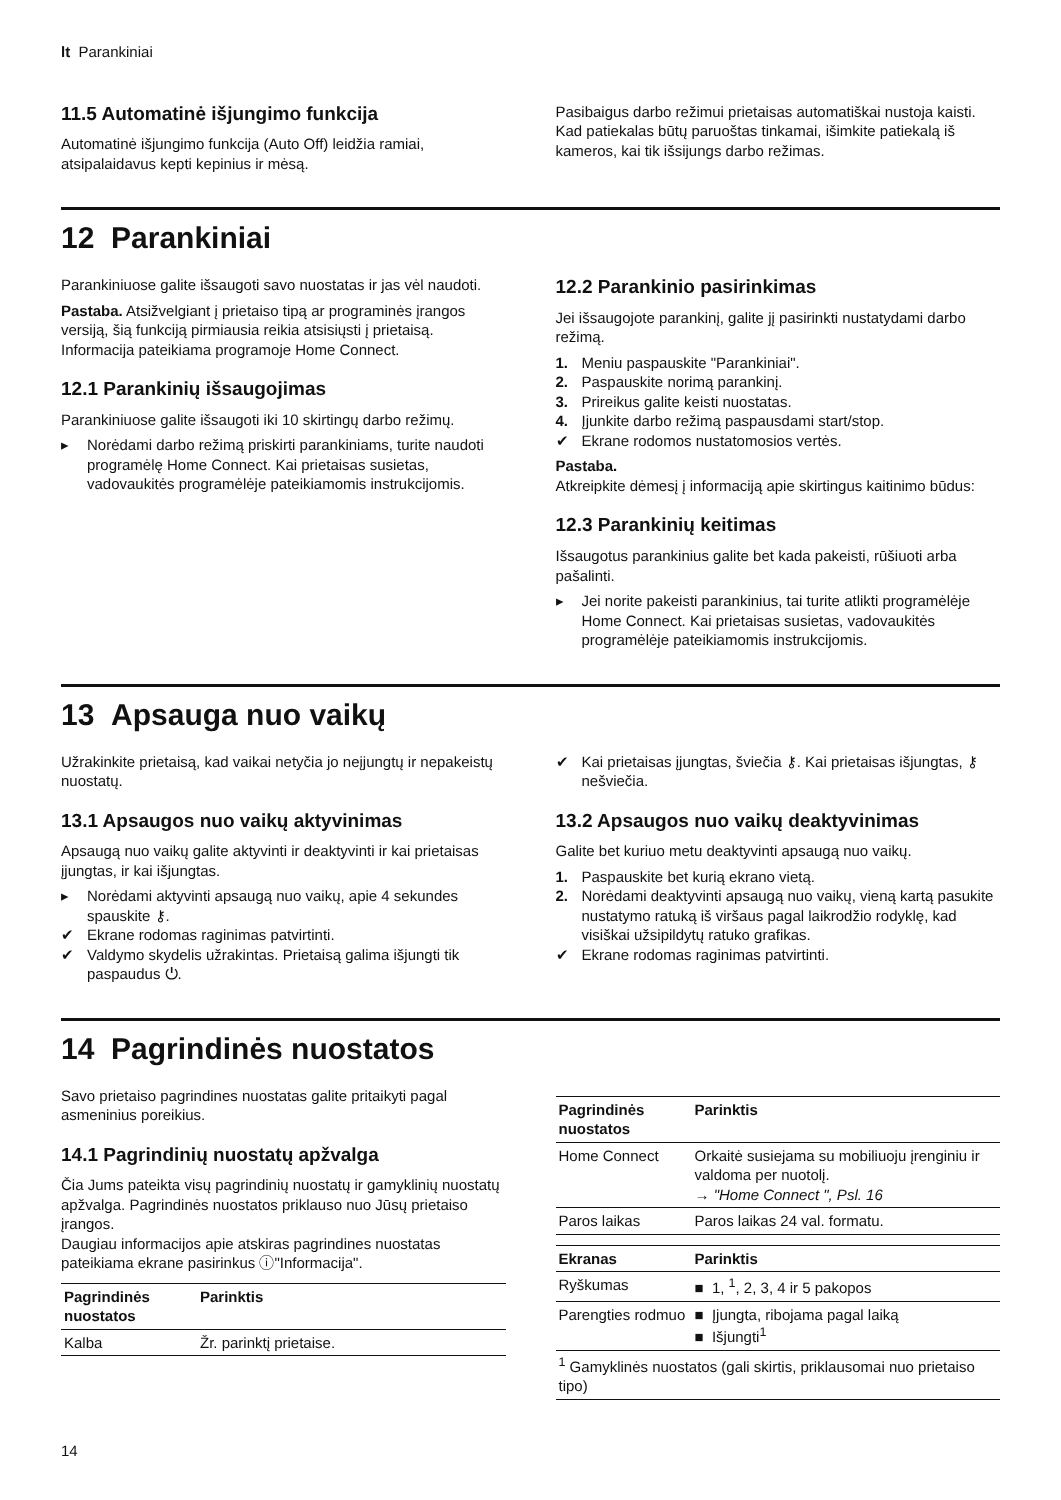lt Parankiniai
11.5 Automatinė išjungimo funkcija
Automatinė išjungimo funkcija (Auto Off) leidžia ramiai, atsipalaidavus kepti kepinius ir mėsą.
Pasibaigus darbo režimui prietaisas automatiškai nustoja kaisti.
Kad patiekalas būtų paruoštas tinkamai, išimkite patiekalą iš kameros, kai tik išsijungs darbo režimas.
12 Parankiniai
Parankiniuose galite išsaugoti savo nuostatas ir jas vėl naudoti.
Pastaba. Atsižvelgiant į prietaiso tipą ar programinės įrangos versiją, šią funkciją pirmiausia reikia atsisiųsti į prietaisą. Informacija pateikiama programoje Home Connect.
12.1 Parankinių išsaugojimas
Parankiniuose galite išsaugoti iki 10 skirtingų darbo režimų.
▸ Norėdami darbo režimą priskirti parankiniams, turite naudoti programėlę Home Connect. Kai prietaisas susietas, vadovaukitės programėlėje pateikiamomis instrukcijomis.
12.2 Parankinio pasirinkimas
Jei išsaugojote parankinį, galite jį pasirinkti nustatydami darbo režimą.
1. Meniu paspauskite "Parankiniai".
2. Paspauskite norimą parankinį.
3. Prireikus galite keisti nuostatas.
4. Įjunkite darbo režimą paspausdami start/stop.
✔ Ekrane rodomos nustatomosios vertės.
Pastaba.
Atkreipkite dėmesį į informaciją apie skirtingus kaitinimo būdus:
12.3 Parankinių keitimas
Išsaugotus parankinius galite bet kada pakeisti, rūšiuoti arba pašalinti.
▸ Jei norite pakeisti parankinius, tai turite atlikti programėlėje Home Connect. Kai prietaisas susietas, vadovaukitės programėlėje pateikiamomis instrukcijomis.
13 Apsauga nuo vaikų
Užrakinkite prietaisą, kad vaikai netyčia jo neįjungtų ir nepakeistų nuostatų.
13.1 Apsaugos nuo vaikų aktyvinimas
Apsaugą nuo vaikų galite aktyvinti ir deaktyvinti ir kai prietaisas įjungtas, ir kai išjungtas.
▸ Norėdami aktyvinti apsaugą nuo vaikų, apie 4 sekundes spauskite ⚷.
✔ Ekrane rodomas raginimas patvirtinti.
✔ Valdymo skydelis užrakintas. Prietaisą galima išjungti tik paspaudus ⏻.
✔ Kai prietaisas įjungtas, šviečia ⚷. Kai prietaisas išjungtas, ⚷ nešviečia.
13.2 Apsaugos nuo vaikų deaktyvinimas
Galite bet kuriuo metu deaktyvinti apsaugą nuo vaikų.
1. Paspauskite bet kurią ekrano vietą.
2. Norėdami deaktyvinti apsaugą nuo vaikų, vieną kartą pasukite nustatymo ratuką iš viršaus pagal laikrodžio rodyklę, kad visiškai užsipildytų ratuko grafikas.
✔ Ekrane rodomas raginimas patvirtinti.
14 Pagrindinės nuostatos
Savo prietaiso pagrindines nuostatas galite pritaikyti pagal asmeninius poreikius.
14.1 Pagrindinių nuostatų apžvalga
Čia Jums pateikta visų pagrindinių nuostatų ir gamyklinių nuostatų apžvalga. Pagrindinės nuostatos priklauso nuo Jūsų prietaiso įrangos.
Daugiau informacijos apie atskiras pagrindines nuostatas pateikiama ekrane pasirinkus ⓘ"Informacija".
| Pagrindinės nuostatos | Parinktis |
| --- | --- |
| Kalba | Žr. parinktį prietaise. |
| Pagrindinės nuostatos | Parinktis |
| --- | --- |
| Home Connect | Orkaitė susiejama su mobiliuoju įrenginiu ir valdoma per nuotolį. → "Home Connect ", Psl. 16 |
| Paros laikas | Paros laikas 24 val. formatu. |
| Ekranas | Parinktis |
| --- | --- |
| Ryškumas | ■ 1, <sup>1</sup>, 2, 3, 4 ir 5 pakopos |
| Parengties rodmuo | ■ Įjungta, ribojama pagal laiką ■ Išjungti<sup>1</sup> |
| <sup>1</sup> Gamyklinės nuostatos (gali skirtis, priklausomai nuo prietaiso tipo) | |
14